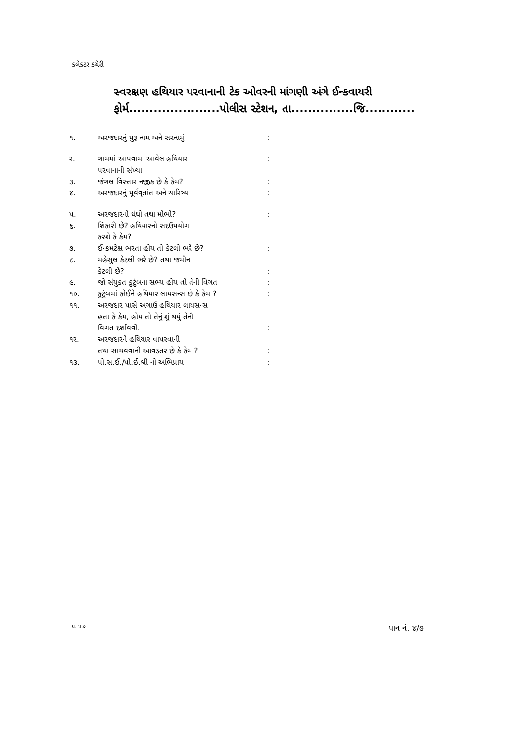કલેકટર કચેરી
સ્વરક્ષણ હથિયાર પરવાનાની ટેક ઓવરની માંગણી અંગે ઈન્કવાયરી
ફોર્મ......................પોલીસ સ્ટેશન, તા...............જિ............
| ૧. | અરજદારનું પુરૂ નામ અને સરનામું | : |
| ર. | ગામમાં આપવામાં આવેલ હથિયાર પરવાનાની સંખ્યા | : |
| ૩. | જંગલ વિસ્તાર નજીક છે કે કેમ? | : |
| ૪. | અરજદારનું પૂર્વવૃતાંત અને ચારિત્ર્ય | : |
| પ. | અરજદારનો ધંધો તથા મોભો? | : |
| ૬. | શિકારી છે? હથિયારનો સદઉપયોગ કરશે કે કેમ? | |
| ૭. | ઈન્કમટેક્ષ ભરતા હોય તો કેટલો ભરે છે? | : |
| ૮. | મહેસુલ કેટલી ભરે છે? તથા જમીન કેટલી છે? | : |
| ૯. | જો સંયુકત કુટુંબના સભ્ય હોય તો તેની વિગત | : |
| ૧૦. | કુટુંબમાં કોઈને હથિયાર લાયસન્સ છે કે કેમ ? | : |
| ૧૧. | અરજદાર પાસે અગાઉ હથિયાર લાયસન્સ હતા કે કેમ, હોય તો તેનું શું થયું તેની વિગત દર્શાવવી. | : |
| ૧ર. | અરજદારને હથિયાર વાપરવાની તથા સાચવવાની આવડતર છે કે કેમ ? | : |
| ૧૩. | પો.સ.ઈ./પો.ઈ.શ્રી નો અભિપ્રાય | : |
પ્ર. પ.૦ પાન નં. ૪/૭